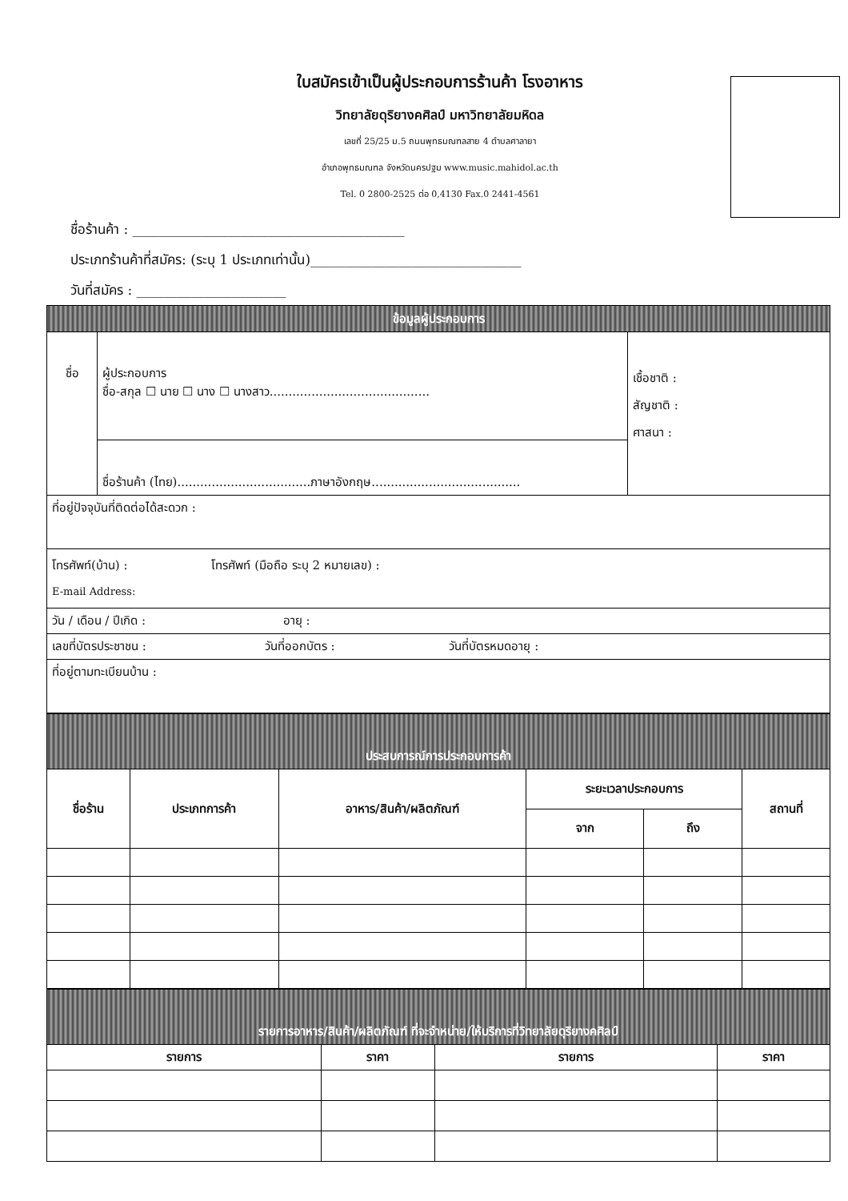ใบสมัครเข้าเป็นผู้ประกอบการร้านค้า โรงอาหาร
วิทยาลัยดุริยางคศิลป์ มหาวิทยาลัยมหิดล
เลขที่ 25/25 ม.5 ถนนพุทธมณฑลสาย 4 ตำบลศาลายา
อำเภอพุทธมณฑล จังหวัดนครปฐม www.music.mahidol.ac.th
Tel. 0 2800-2525 ต่อ 0,4130 Fax.0 2441-4561
ชื่อร้านค้า : ________________________________________
ประเภทร้านค้าที่สมัคร: (ระบุ 1 ประเภทเท่านั้น)_______________________________
วันที่สมัคร : ______________________
| ข้อมูลผู้ประกอบการ | | |
| ชื่อ | ผู้ประกอบการ ชื่อ-สกุล ☐ นาย ☐ นาง ☐ นางสาว.......................................... | เชื้อชาติ : สัญชาติ : ศาสนา : |
| | ชื่อร้านค้า (ไทย)...................................ภาษาอังกฤษ....................................... | |
| ที่อยู่ปัจจุบันที่ติดต่อได้สะดวก : | | |
| โทรศัพท์(บ้าน) : โทรศัพท์ (มือถือ ระบุ 2 หมายเลข) : E-mail Address: | | |
| วัน / เดือน / ปีเกิด : อายุ : | | |
| เลขที่บัตรประชาชน : วันที่ออกบัตร : วันที่บัตรหมดอายุ : | | |
| ที่อยู่ตามทะเบียนบ้าน : | | |
| ประสบการณ์การประกอบการค้า | | | | | |
| ชื่อร้าน | ประเภทการค้า | อาหาร/สินค้า/ผลิตภัณฑ์ | ระยะเวลาประกอบการ | | สถานที่ |
| | | | จาก | ถึง | |
| รายการอาหาร/สินค้า/ผลิตภัณฑ์ ที่จะจำหน่าย/ให้บริการที่วิทยาลัยดุริยางคศิลป์ | | | |
| รายการ | ราคา | รายการ | ราคา |